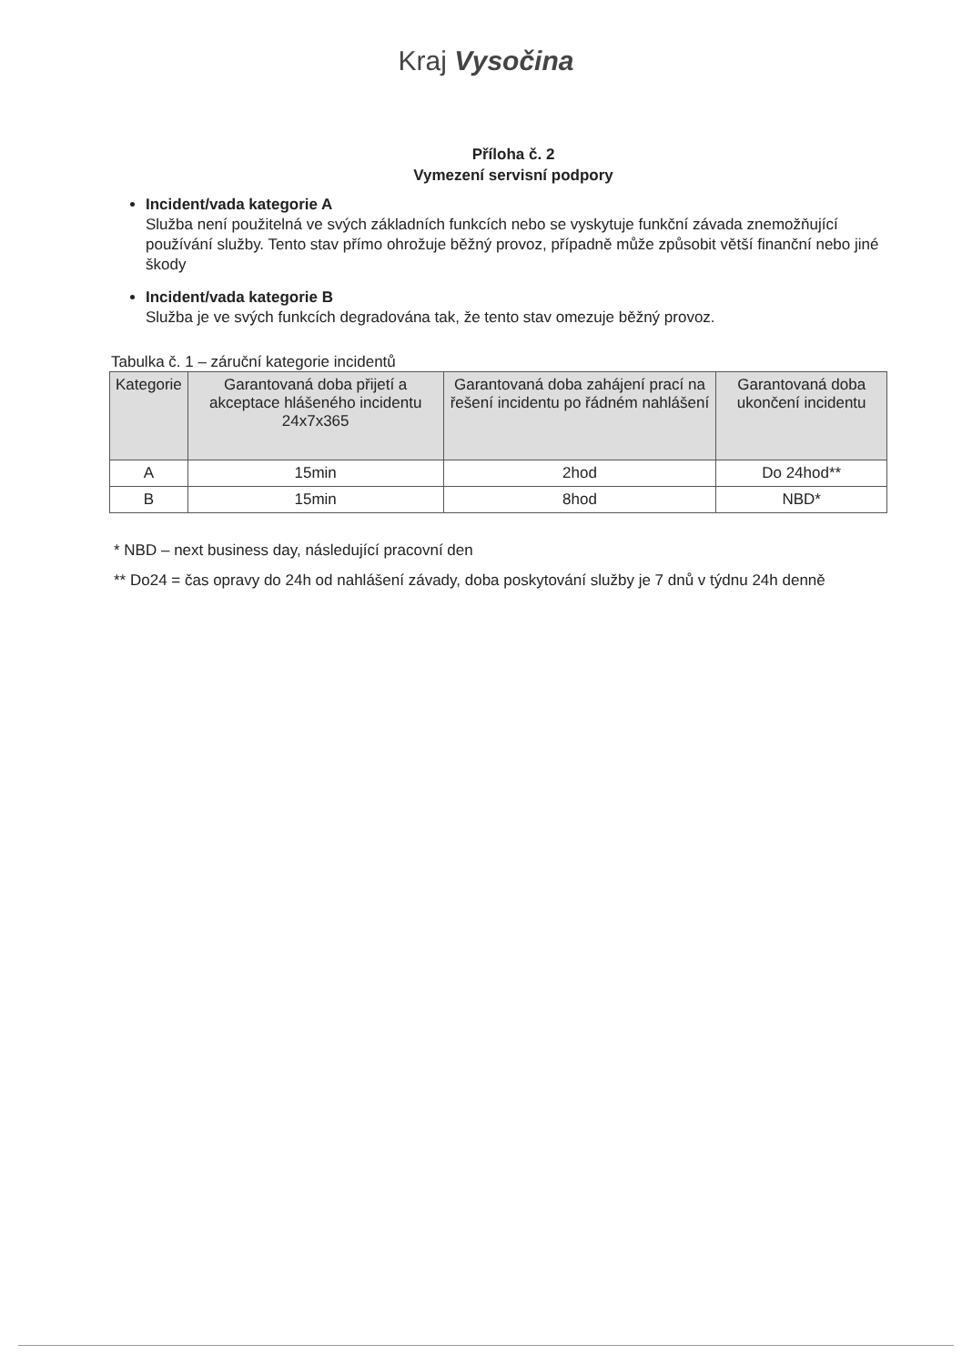Kraj Vysočina
Příloha č. 2
Vymezení servisní podpory
Incident/vada kategorie A
Služba není použitelná ve svých základních funkcích nebo se vyskytuje funkční závada znemožňující používání služby. Tento stav přímo ohrožuje běžný provoz, případně může způsobit větší finanční nebo jiné škody
Incident/vada kategorie B
Služba je ve svých funkcích degradována tak, že tento stav omezuje běžný provoz.
Tabulka č. 1 – záruční kategorie incidentů
| Kategorie | Garantovaná doba přijetí a akceptace hlášeného incidentu 24x7x365 | Garantovaná doba zahájení prací na řešení incidentu po řádném nahlášení | Garantovaná doba ukončení incidentu |
| --- | --- | --- | --- |
| A | 15min | 2hod | Do 24hod** |
| B | 15min | 8hod | NBD* |
* NBD – next business day, následující pracovní den
** Do24 = čas opravy do 24h od nahlášení závady, doba poskytování služby je 7 dnů v týdnu 24h denně